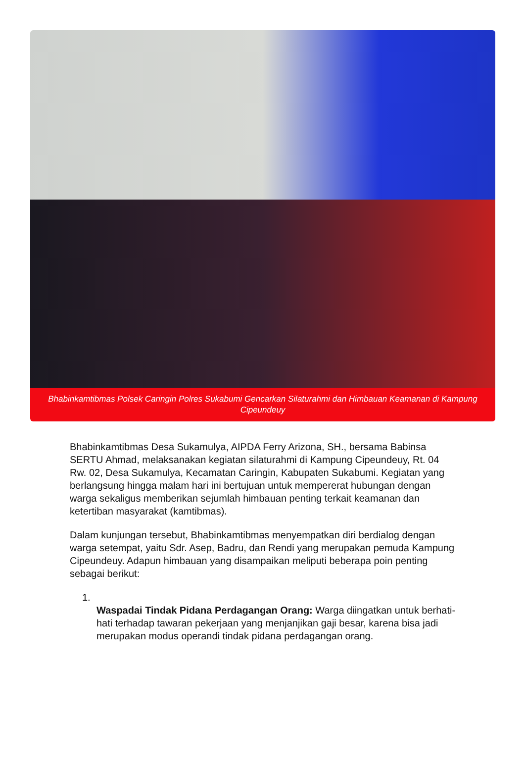Bhabinkamtibmas Polsek Caringin Polres Sukabumi Gencarkan Silaturahmi dan Himbauan Keamanan di Kampung Cipeundeuy
Bhabinkamtibmas Desa Sukamulya, AIPDA Ferry Arizona, SH., bersama Babinsa SERTU Ahmad, melaksanakan kegiatan silaturahmi di Kampung Cipeundeuy, Rt. 04 Rw. 02, Desa Sukamulya, Kecamatan Caringin, Kabupaten Sukabumi. Kegiatan yang berlangsung hingga malam hari ini bertujuan untuk mempererat hubungan dengan warga sekaligus memberikan sejumlah himbauan penting terkait keamanan dan ketertiban masyarakat (kamtibmas).
Dalam kunjungan tersebut, Bhabinkamtibmas menyempatkan diri berdialog dengan warga setempat, yaitu Sdr. Asep, Badru, dan Rendi yang merupakan pemuda Kampung Cipeundeuy. Adapun himbauan yang disampaikan meliputi beberapa poin penting sebagai berikut:
1.
Waspadai Tindak Pidana Perdagangan Orang: Warga diingatkan untuk berhati-hati terhadap tawaran pekerjaan yang menjanjikan gaji besar, karena bisa jadi merupakan modus operandi tindak pidana perdagangan orang.